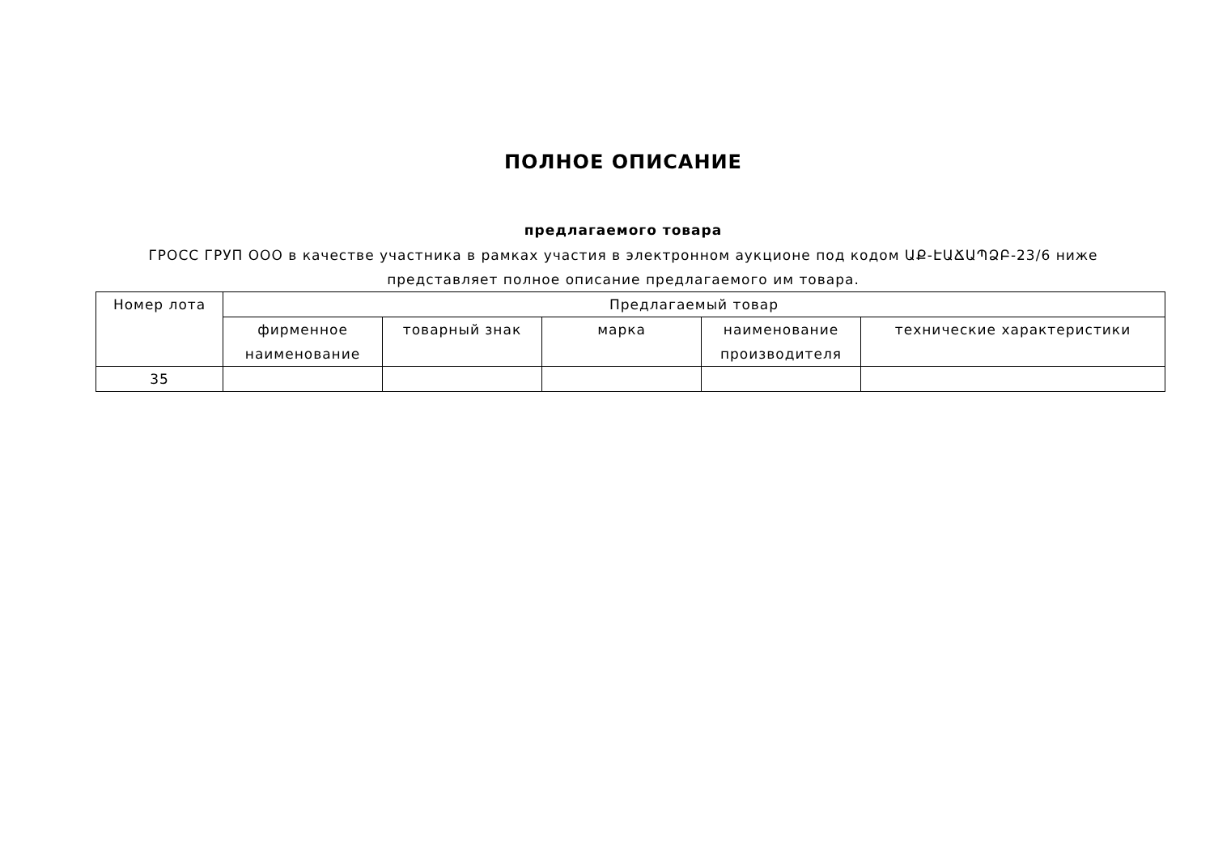ПОЛНОЕ ОПИСАНИЕ
предлагаемого товара
ГРОСС ГРУП ООО в качестве участника в рамках участия в электронном аукционе под кодом ԱՔ-ԷԱՃԱՊՁԲ-23/6 ниже
представляет полное описание предлагаемого им товара.
| Номер лота | Предлагаемый товар | | | | |
| --- | --- | --- | --- | --- | --- |
| | фирменное наименование | товарный знак | марка | наименование производителя | технические характеристики |
| 35 | | | | | |